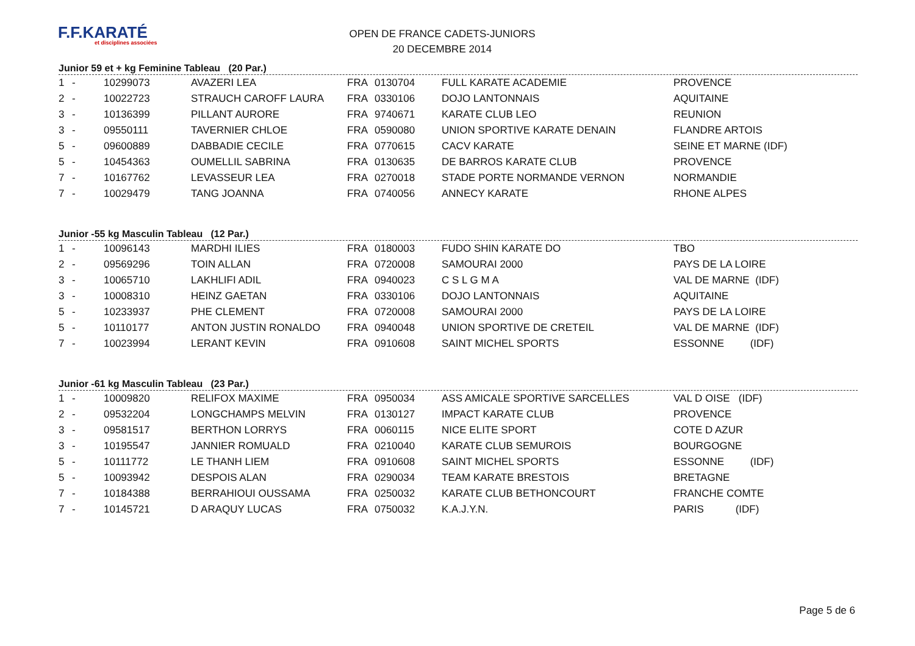F.F.KARATÉ
et disciplines associées
OPEN DE FRANCE CADETS-JUNIORS
20 DECEMBRE 2014
Junior 59 et + kg Feminine Tableau (20 Par.)
| 1 | - | 10299073 | AVAZERI LEA | FRA | 0130704 | FULL KARATE ACADEMIE | PROVENCE |
| 2 | - | 10022723 | STRAUCH CAROFF LAURA | FRA | 0330106 | DOJO LANTONNAIS | AQUITAINE |
| 3 | - | 10136399 | PILLANT AURORE | FRA | 9740671 | KARATE CLUB LEO | REUNION |
| 3 | - | 09550111 | TAVERNIER CHLOE | FRA | 0590080 | UNION SPORTIVE KARATE DENAIN | FLANDRE ARTOIS |
| 5 | - | 09600889 | DABBADIE CECILE | FRA | 0770615 | CACV KARATE | SEINE ET MARNE (IDF) |
| 5 | - | 10454363 | OUMELLIL SABRINA | FRA | 0130635 | DE BARROS KARATE CLUB | PROVENCE |
| 7 | - | 10167762 | LEVASSEUR LEA | FRA | 0270018 | STADE PORTE NORMANDE VERNON | NORMANDIE |
| 7 | - | 10029479 | TANG JOANNA | FRA | 0740056 | ANNECY KARATE | RHONE ALPES |
Junior -55 kg Masculin Tableau (12 Par.)
| 1 | - | 10096143 | MARDHI ILIES | FRA | 0180003 | FUDO SHIN KARATE DO | TBO |
| 2 | - | 09569296 | TOIN ALLAN | FRA | 0720008 | SAMOURAI 2000 | PAYS DE LA LOIRE |
| 3 | - | 10065710 | LAKHLIFI ADIL | FRA | 0940023 | C S L G M A | VAL DE MARNE (IDF) |
| 3 | - | 10008310 | HEINZ GAETAN | FRA | 0330106 | DOJO LANTONNAIS | AQUITAINE |
| 5 | - | 10233937 | PHE CLEMENT | FRA | 0720008 | SAMOURAI 2000 | PAYS DE LA LOIRE |
| 5 | - | 10110177 | ANTON JUSTIN RONALDO | FRA | 0940048 | UNION SPORTIVE DE CRETEIL | VAL DE MARNE (IDF) |
| 7 | - | 10023994 | LERANT KEVIN | FRA | 0910608 | SAINT MICHEL SPORTS | ESSONNE (IDF) |
Junior -61 kg Masculin Tableau (23 Par.)
| 1 | - | 10009820 | RELIFOX MAXIME | FRA | 0950034 | ASS AMICALE SPORTIVE SARCELLES | VAL D OISE (IDF) |
| 2 | - | 09532204 | LONGCHAMPS MELVIN | FRA | 0130127 | IMPACT KARATE CLUB | PROVENCE |
| 3 | - | 09581517 | BERTHON LORRYS | FRA | 0060115 | NICE ELITE SPORT | COTE D AZUR |
| 3 | - | 10195547 | JANNIER ROMUALD | FRA | 0210040 | KARATE CLUB SEMUROIS | BOURGOGNE |
| 5 | - | 10111772 | LE THANH LIEM | FRA | 0910608 | SAINT MICHEL SPORTS | ESSONNE (IDF) |
| 5 | - | 10093942 | DESPOIS ALAN | FRA | 0290034 | TEAM KARATE BRESTOIS | BRETAGNE |
| 7 | - | 10184388 | BERRAHIOUI OUSSAMA | FRA | 0250032 | KARATE CLUB BETHONCOURT | FRANCHE COMTE |
| 7 | - | 10145721 | D ARAQUY LUCAS | FRA | 0750032 | K.A.J.Y.N. | PARIS (IDF) |
Page 5 de 6